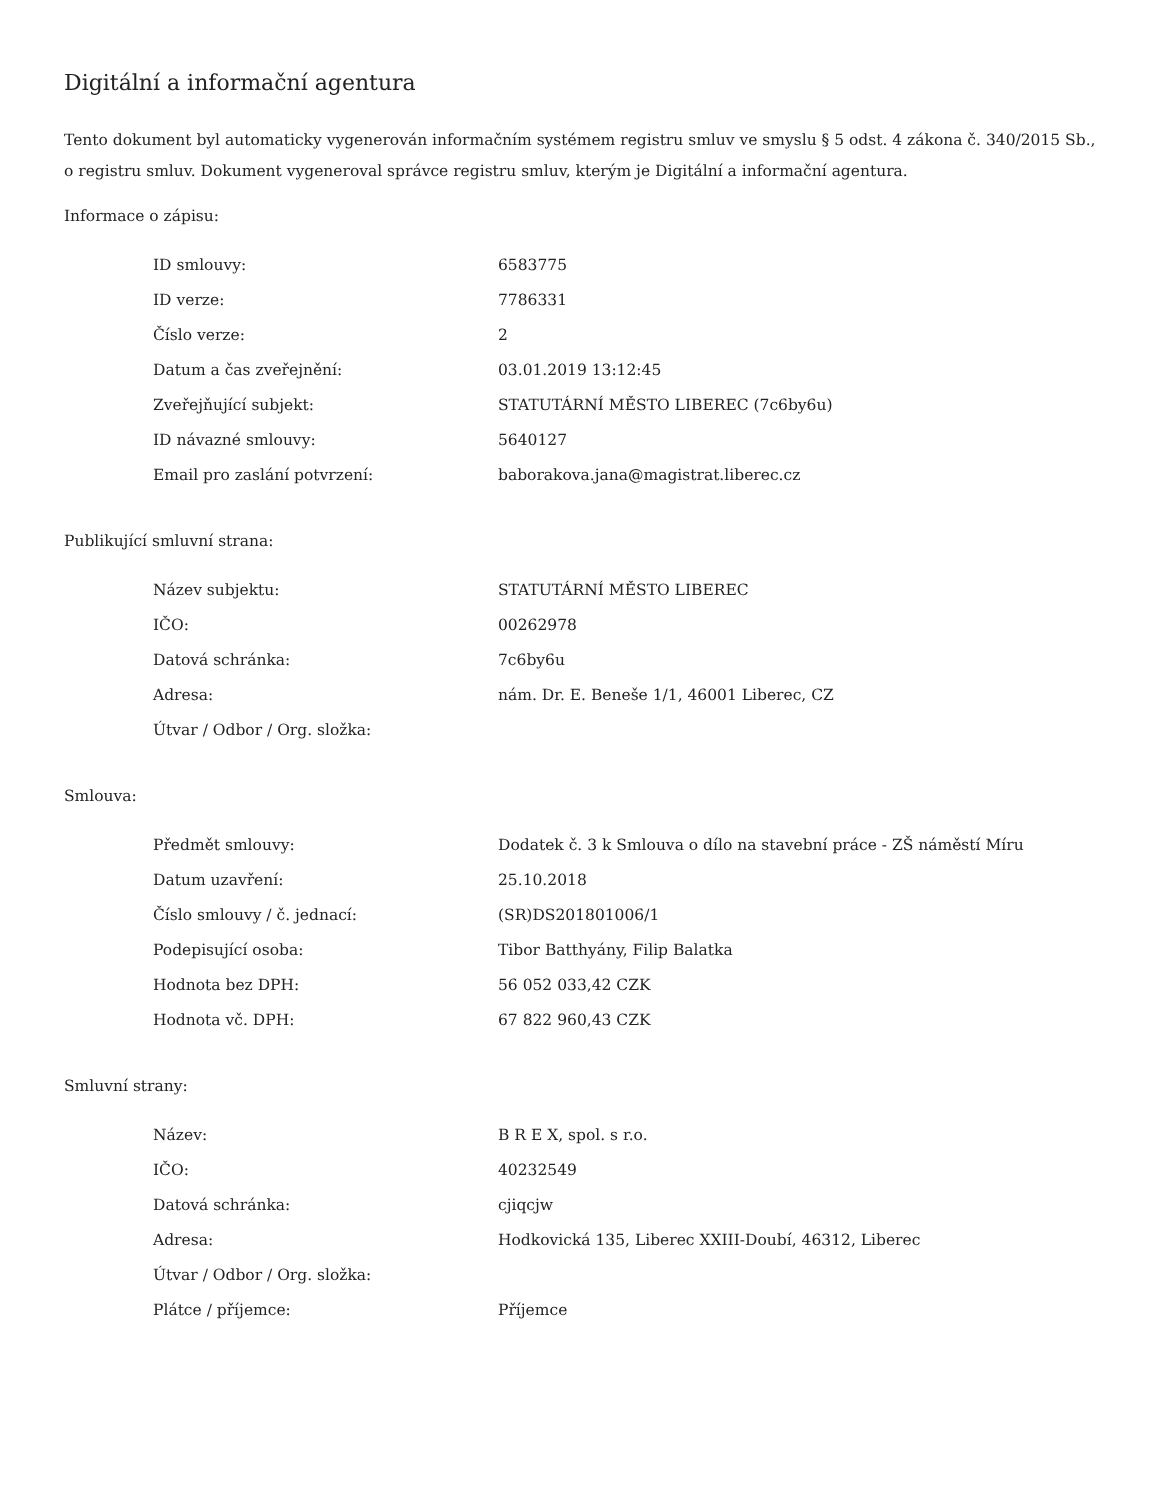Digitální a informační agentura
Tento dokument byl automaticky vygenerován informačním systémem registru smluv ve smyslu § 5 odst. 4 zákona č. 340/2015 Sb., o registru smluv. Dokument vygeneroval správce registru smluv, kterým je Digitální a informační agentura.
Informace o zápisu:
| ID smlouvy: | 6583775 |
| ID verze: | 7786331 |
| Číslo verze: | 2 |
| Datum a čas zveřejnění: | 03.01.2019 13:12:45 |
| Zveřejňující subjekt: | STATUTÁRNÍ MĚSTO LIBEREC (7c6by6u) |
| ID návazné smlouvy: | 5640127 |
| Email pro zaslání potvrzení: | baborakova.jana@magistrat.liberec.cz |
Publikující smluvní strana:
| Název subjektu: | STATUTÁRNÍ MĚSTO LIBEREC |
| IČO: | 00262978 |
| Datová schránka: | 7c6by6u |
| Adresa: | nám. Dr. E. Beneše 1/1, 46001 Liberec, CZ |
| Útvar / Odbor / Org. složka: | |
Smlouva:
| Předmět smlouvy: | Dodatek č. 3 k Smlouva o dílo na stavební práce - ZŠ náměstí Míru |
| Datum uzavření: | 25.10.2018 |
| Číslo smlouvy / č. jednací: | (SR)DS201801006/1 |
| Podepisující osoba: | Tibor Batthyány, Filip Balatka |
| Hodnota bez DPH: | 56 052 033,42 CZK |
| Hodnota vč. DPH: | 67 822 960,43 CZK |
Smluvní strany:
| Název: | B R E X, spol. s r.o. |
| IČO: | 40232549 |
| Datová schránka: | cjiqcjw |
| Adresa: | Hodkovická 135, Liberec XXIII-Doubí, 46312, Liberec |
| Útvar / Odbor / Org. složka: | |
| Plátce / příjemce: | Příjemce |